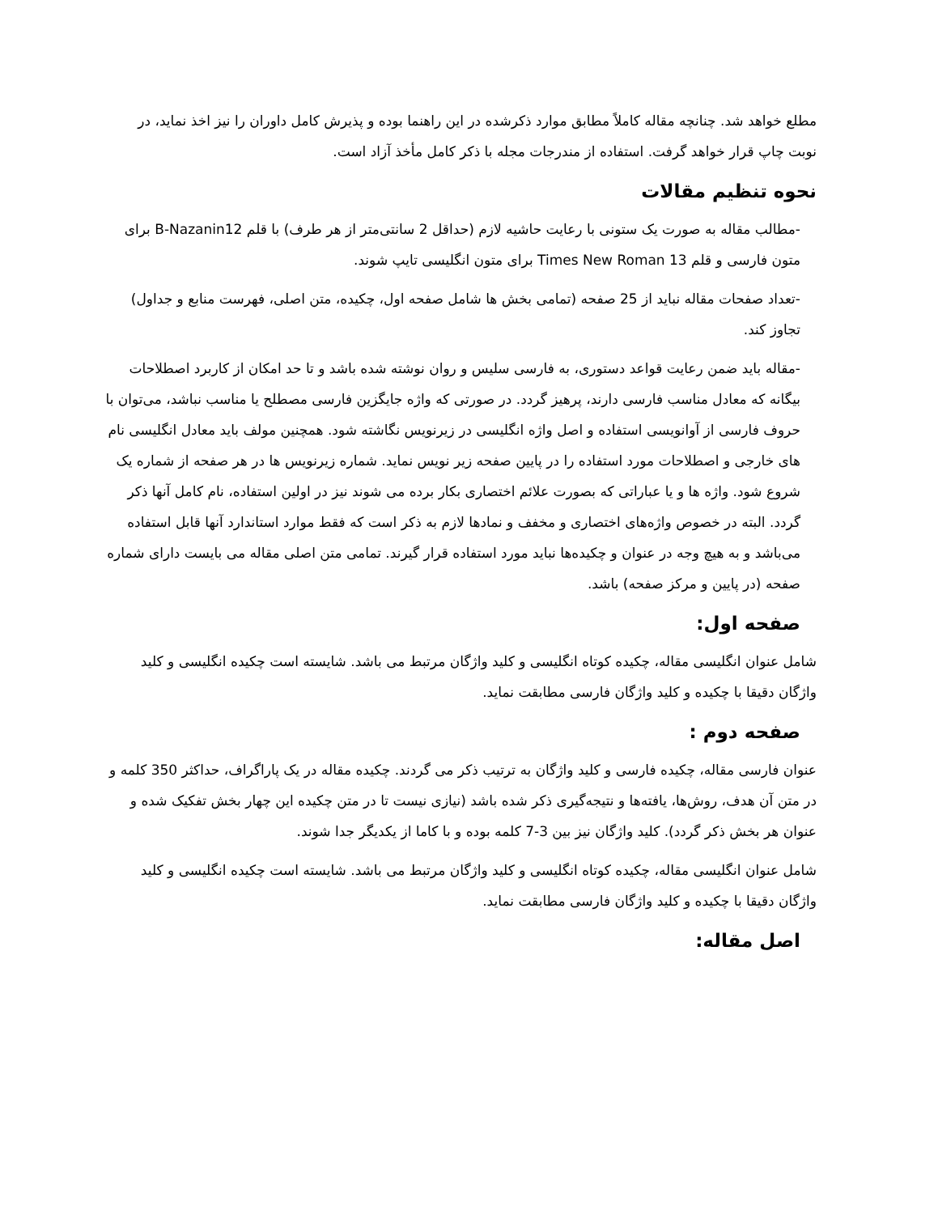مطلع خواهد شد. چنانچه مقاله کاملاً مطابق موارد ذکرشده در این راهنما بوده و پذیرش کامل داوران را نیز اخذ نماید، در نوبت چاپ قرار خواهد گرفت. استفاده از مندرجات مجله با ذکر کامل مأخذ آزاد است.
نحوه تنظیم مقالات
-مطالب مقاله به صورت یک ستونی با رعایت حاشیه لازم (حداقل 2 سانتی‌متر از هر طرف) با قلم B-Nazanin12 برای متون فارسی و قلم Times New Roman 13 برای متون انگلیسی تایپ شوند.
-تعداد صفحات مقاله نباید از 25 صفحه (تمامی بخش ها شامل صفحه اول، چکیده، متن اصلی، فهرست منابع و جداول) تجاوز کند.
-مقاله باید ضمن رعایت قواعد دستوری، به فارسی سلیس و روان نوشته شده باشد و تا حد امکان از کاربرد اصطلاحات بیگانه که معادل مناسب فارسی دارند، پرهیز گردد. در صورتی که واژه جایگزین فارسی مصطلح یا مناسب نباشد، می‌توان با حروف فارسی از آوانویسی استفاده و اصل واژه انگلیسی در زیرنویس نگاشته شود. همچنین مولف باید معادل انگلیسی نام های خارجی و اصطلاحات مورد استفاده را در پایین صفحه زیر نویس نماید. شماره زیرنویس ها در هر صفحه از شماره یک شروع شود. واژه ها و یا عباراتی که بصورت علائم اختصاری بکار برده می شوند نیز در اولین استفاده، نام کامل آنها ذکر گردد. البته در خصوص واژه‌های اختصاری و مخفف و نمادها لازم به ذکر است که فقط موارد استاندارد آنها قابل استفاده می‌باشد و به هیچ وجه در عنوان و چکیده‌ها نباید مورد استفاده قرار گیرند. تمامی متن اصلی مقاله می بایست دارای شماره صفحه (در پایین و مرکز صفحه) باشد.
صفحه اول:
شامل عنوان انگلیسی مقاله، چکیده کوتاه انگلیسی و کلید واژگان مرتبط می باشد. شایسته است چکیده انگلیسی و کلید واژگان دقیقا با چکیده و کلید واژگان فارسی مطابقت نماید.
صفحه دوم :
عنوان فارسی مقاله، چکیده فارسی و کلید واژگان به ترتیب ذکر می گردند. چکیده مقاله در یک پاراگراف، حداکثر 350 کلمه و در متن آن هدف، روش‌ها، یافته‌ها و نتیجه‌گیری ذکر شده باشد (نیازی نیست تا در متن چکیده این چهار بخش تفکیک شده و عنوان هر بخش ذکر گردد). کلید واژگان نیز بین 3-7 کلمه بوده و با کاما از یکدیگر جدا شوند.
شامل عنوان انگلیسی مقاله، چکیده کوتاه انگلیسی و کلید واژگان مرتبط می باشد. شایسته است چکیده انگلیسی و کلید واژگان دقیقا با چکیده و کلید واژگان فارسی مطابقت نماید.
اصل مقاله: